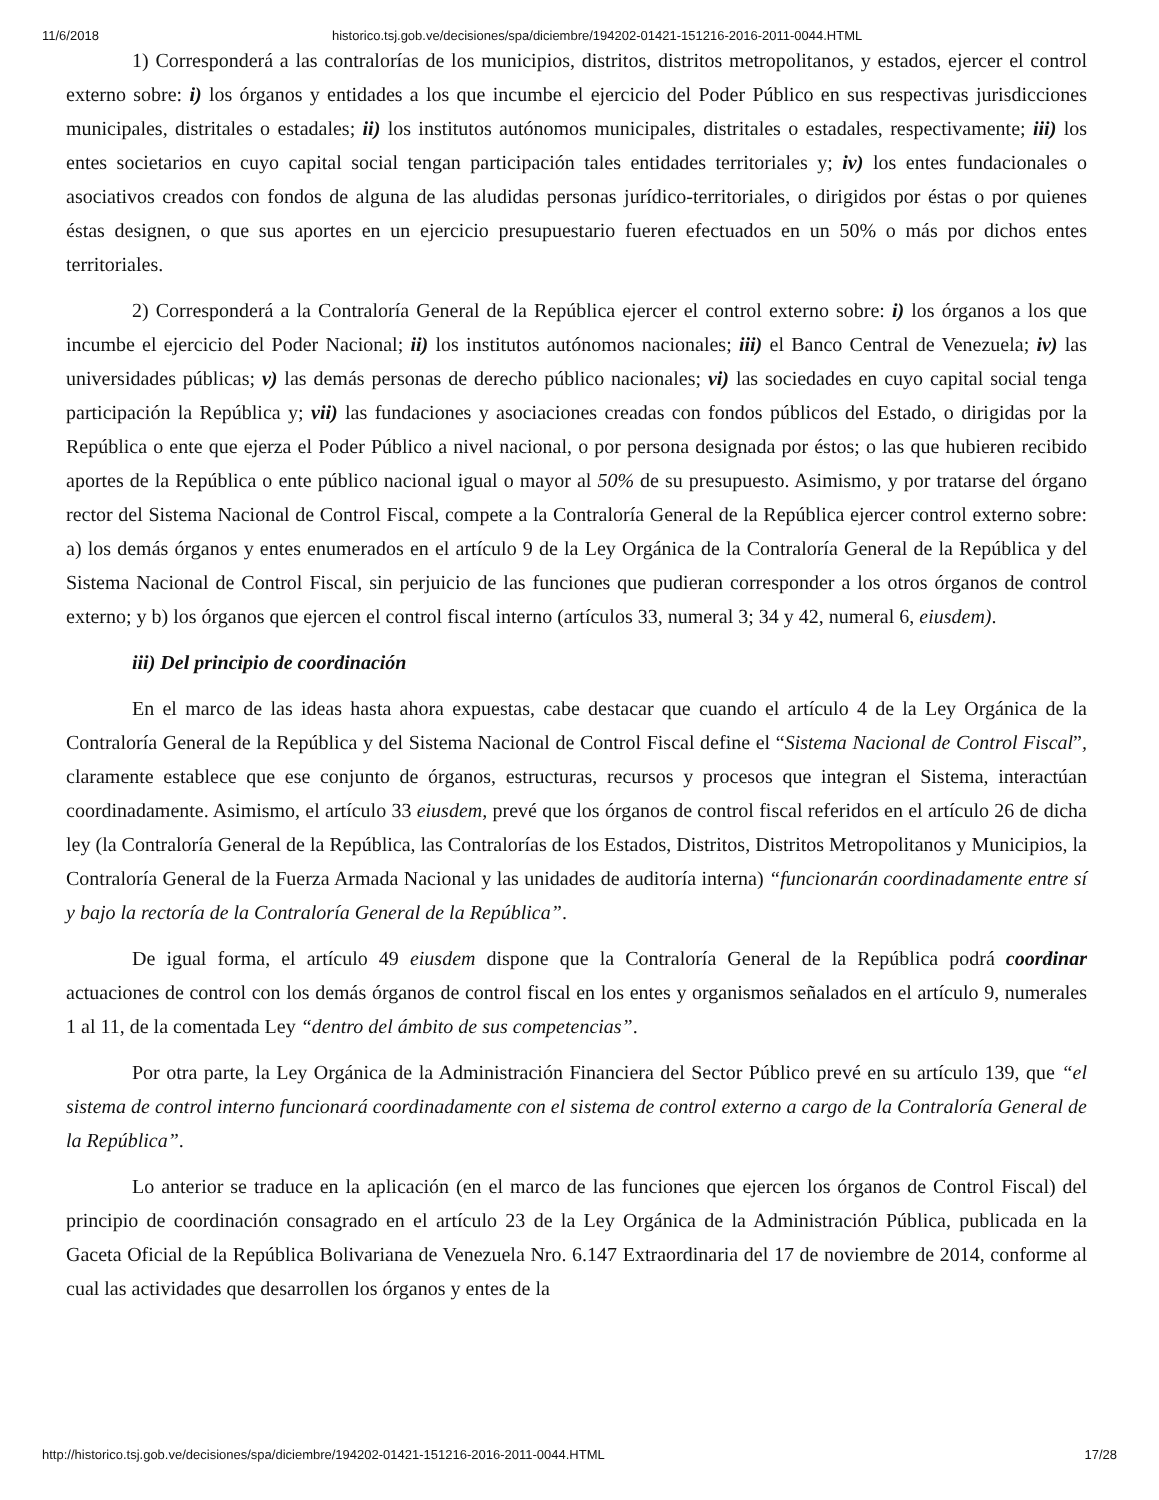11/6/2018 historico.tsj.gob.ve/decisiones/spa/diciembre/194202-01421-151216-2016-2011-0044.HTML
1) Corresponderá a las contralorías de los municipios, distritos, distritos metropolitanos, y estados, ejercer el control externo sobre: i) los órganos y entidades a los que incumbe el ejercicio del Poder Público en sus respectivas jurisdicciones municipales, distritales o estadales; ii) los institutos autónomos municipales, distritales o estadales, respectivamente; iii) los entes societarios en cuyo capital social tengan participación tales entidades territoriales y; iv) los entes fundacionales o asociativos creados con fondos de alguna de las aludidas personas jurídico-territoriales, o dirigidos por éstas o por quienes éstas designen, o que sus aportes en un ejercicio presupuestario fueren efectuados en un 50% o más por dichos entes territoriales.
2) Corresponderá a la Contraloría General de la República ejercer el control externo sobre: i) los órganos a los que incumbe el ejercicio del Poder Nacional; ii) los institutos autónomos nacionales; iii) el Banco Central de Venezuela; iv) las universidades públicas; v) las demás personas de derecho público nacionales; vi) las sociedades en cuyo capital social tenga participación la República y; vii) las fundaciones y asociaciones creadas con fondos públicos del Estado, o dirigidas por la República o ente que ejerza el Poder Público a nivel nacional, o por persona designada por éstos; o las que hubieren recibido aportes de la República o ente público nacional igual o mayor al 50% de su presupuesto. Asimismo, y por tratarse del órgano rector del Sistema Nacional de Control Fiscal, compete a la Contraloría General de la República ejercer control externo sobre: a) los demás órganos y entes enumerados en el artículo 9 de la Ley Orgánica de la Contraloría General de la República y del Sistema Nacional de Control Fiscal, sin perjuicio de las funciones que pudieran corresponder a los otros órganos de control externo; y b) los órganos que ejercen el control fiscal interno (artículos 33, numeral 3; 34 y 42, numeral 6, eiusdem).
iii) Del principio de coordinación
En el marco de las ideas hasta ahora expuestas, cabe destacar que cuando el artículo 4 de la Ley Orgánica de la Contraloría General de la República y del Sistema Nacional de Control Fiscal define el “Sistema Nacional de Control Fiscal”, claramente establece que ese conjunto de órganos, estructuras, recursos y procesos que integran el Sistema, interactúan coordinadamente. Asimismo, el artículo 33 eiusdem, prevé que los órganos de control fiscal referidos en el artículo 26 de dicha ley (la Contraloría General de la República, las Contralorías de los Estados, Distritos, Distritos Metropolitanos y Municipios, la Contraloría General de la Fuerza Armada Nacional y las unidades de auditoría interna) “funcionarán coordinadamente entre sí y bajo la rectoría de la Contraloría General de la República”.
De igual forma, el artículo 49 eiusdem dispone que la Contraloría General de la República podrá coordinar actuaciones de control con los demás órganos de control fiscal en los entes y organismos señalados en el artículo 9, numerales 1 al 11, de la comentada Ley “dentro del ámbito de sus competencias”.
Por otra parte, la Ley Orgánica de la Administración Financiera del Sector Público prevé en su artículo 139, que “el sistema de control interno funcionará coordinadamente con el sistema de control externo a cargo de la Contraloría General de la República”.
Lo anterior se traduce en la aplicación (en el marco de las funciones que ejercen los órganos de Control Fiscal) del principio de coordinación consagrado en el artículo 23 de la Ley Orgánica de la Administración Pública, publicada en la Gaceta Oficial de la República Bolivariana de Venezuela Nro. 6.147 Extraordinaria del 17 de noviembre de 2014, conforme al cual las actividades que desarrollen los órganos y entes de la
http://historico.tsj.gob.ve/decisiones/spa/diciembre/194202-01421-151216-2016-2011-0044.HTML 17/28